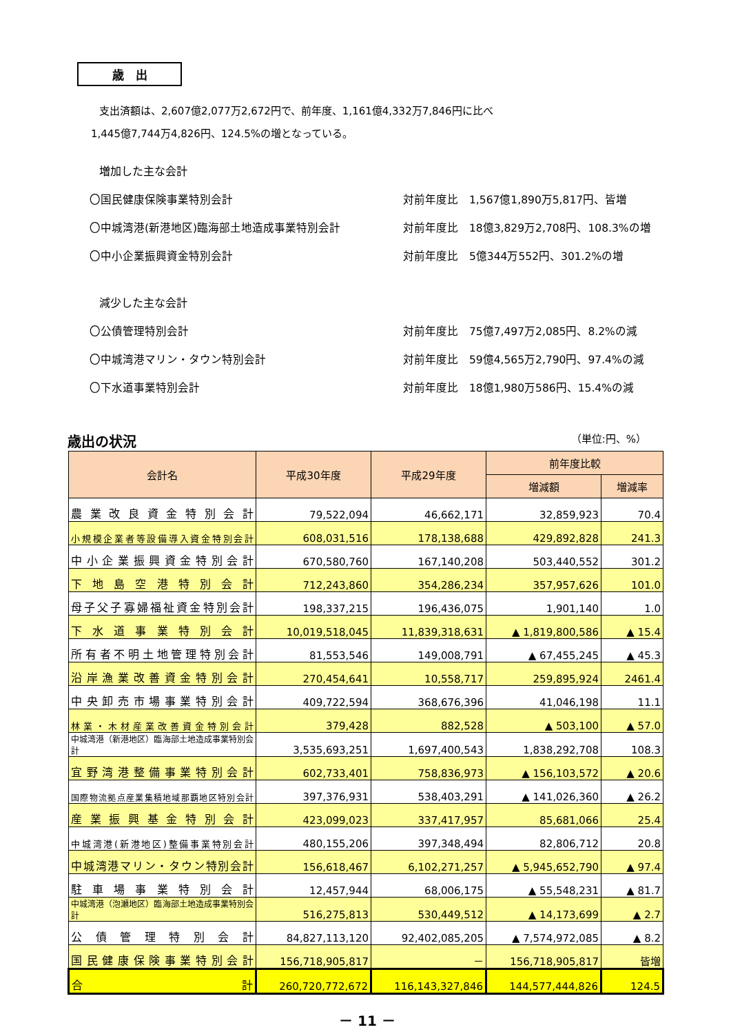歳　出
支出済額は、2,607億2,077万2,672円で、前年度、1,161億4,332万7,846円に比べ
1,445億7,744万4,826円、124.5%の増となっている。
増加した主な会計
〇国民健康保険事業特別会計 対前年度比　1,567億1,890万5,817円、皆増
〇中城湾港(新港地区)臨海部土地造成事業特別会計 対前年度比　18億3,829万2,708円、108.3%の増
〇中小企業振興資金特別会計 対前年度比　5億344万552円、301.2%の増
減少した主な会計
〇公債管理特別会計 対前年度比　75億7,497万2,085円、8.2%の減
〇中城湾港マリン・タウン特別会計 対前年度比　59億4,565万2,790円、97.4%の減
〇下水道事業特別会計 対前年度比　18億1,980万586円、15.4%の減
歳出の状況 （単位:円、%）
| 会計名 | 平成30年度 | 平成29年度 | 前年度比較 | |
| --- | --- | --- | --- | --- |
| | | | 増減額 | 増減率 |
| 農業改良資金特別会計 | 79,522,094 | 46,662,171 | 32,859,923 | 70.4 |
| 小規模企業者等設備導入資金特別会計 | 608,031,516 | 178,138,688 | 429,892,828 | 241.3 |
| 中小企業振興資金特別会計 | 670,580,760 | 167,140,208 | 503,440,552 | 301.2 |
| 下地島空港特別会計 | 712,243,860 | 354,286,234 | 357,957,626 | 101.0 |
| 母子父子寡婦福祉資金特別会計 | 198,337,215 | 196,436,075 | 1,901,140 | 1.0 |
| 下水道事業特別会計 | 10,019,518,045 | 11,839,318,631 | ▲ 1,819,800,586 | ▲ 15.4 |
| 所有者不明土地管理特別会計 | 81,553,546 | 149,008,791 | ▲ 67,455,245 | ▲ 45.3 |
| 沿岸漁業改善資金特別会計 | 270,454,641 | 10,558,717 | 259,895,924 | 2461.4 |
| 中央卸売市場事業特別会計 | 409,722,594 | 368,676,396 | 41,046,198 | 11.1 |
| 林業・木材産業改善資金特別会計 | 379,428 | 882,528 | ▲ 503,100 | ▲ 57.0 |
| 中城湾港（新港地区）臨海部土地造成事業特別会計 | 3,535,693,251 | 1,697,400,543 | 1,838,292,708 | 108.3 |
| 宜野湾港整備事業特別会計 | 602,733,401 | 758,836,973 | ▲ 156,103,572 | ▲ 20.6 |
| 国際物流拠点産業集積地域那覇地区特別会計 | 397,376,931 | 538,403,291 | ▲ 141,026,360 | ▲ 26.2 |
| 産業振興基金特別会計 | 423,099,023 | 337,417,957 | 85,681,066 | 25.4 |
| 中城湾港(新港地区)整備事業特別会計 | 480,155,206 | 397,348,494 | 82,806,712 | 20.8 |
| 中城湾港マリン・タウン特別会計 | 156,618,467 | 6,102,271,257 | ▲ 5,945,652,790 | ▲ 97.4 |
| 駐車場事業特別会計 | 12,457,944 | 68,006,175 | ▲ 55,548,231 | ▲ 81.7 |
| 中城湾港（泡瀬地区）臨海部土地造成事業特別会計 | 516,275,813 | 530,449,512 | ▲ 14,173,699 | ▲ 2.7 |
| 公債管理特別会計 | 84,827,113,120 | 92,402,085,205 | ▲ 7,574,972,085 | ▲ 8.2 |
| 国民健康保険事業特別会計 | 156,718,905,817 | － | 156,718,905,817 | 皆増 |
| 合 計 | 260,720,772,672 | 116,143,327,846 | 144,577,444,826 | 124.5 |
－ 11 －